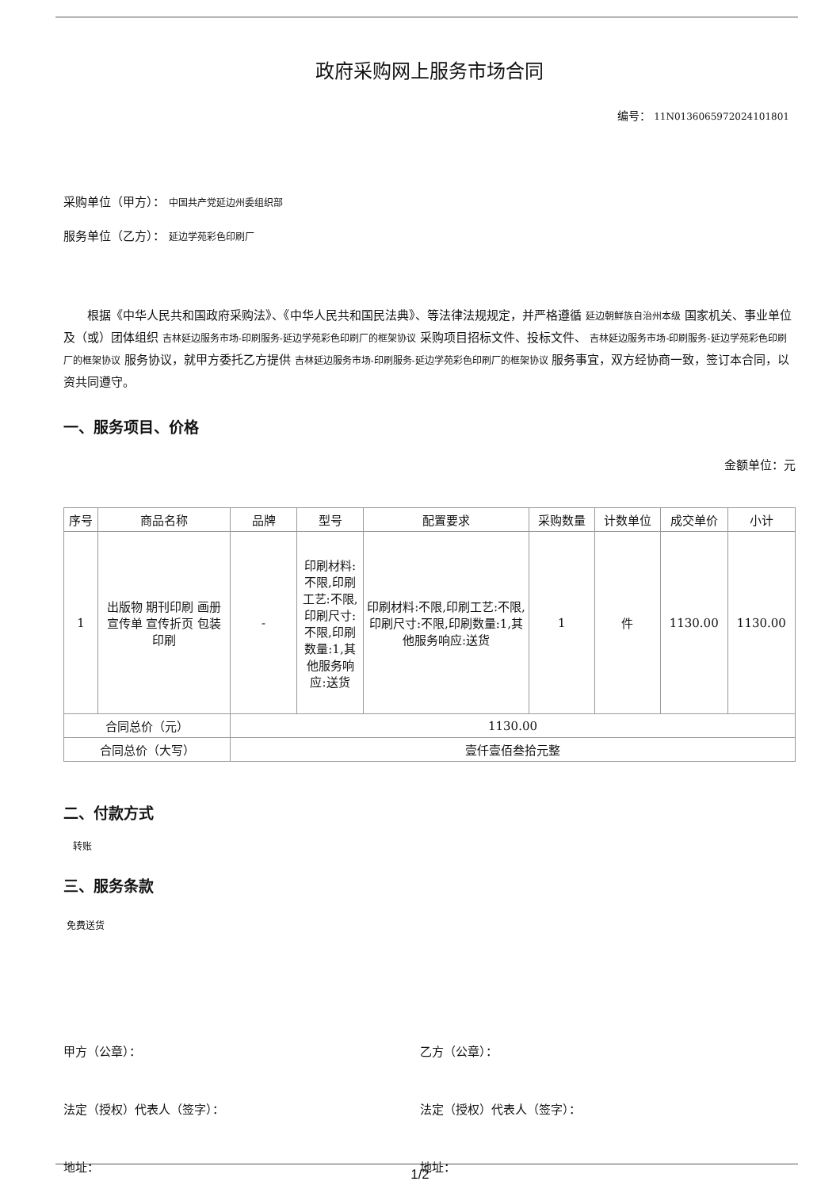政府采购网上服务市场合同
编号： 11N0136065972024101801
采购单位（甲方）： 中国共产党延边州委组织部
服务单位（乙方）： 延边学苑彩色印刷厂
根据《中华人民共和国政府采购法》、《中华人民共和国民法典》、等法律法规规定，并严格遵循 延边朝鲜族自治州本级 国家机关、事业单位及（或）团体组织 吉林延边服务市场-印刷服务-延边学苑彩色印刷厂的框架协议 采购项目招标文件、投标文件、 吉林延边服务市场-印刷服务-延边学苑彩色印刷厂的框架协议 服务协议，就甲方委托乙方提供 吉林延边服务市场-印刷服务-延边学苑彩色印刷厂的框架协议 服务事宜，双方经协商一致，签订本合同，以资共同遵守。
一、服务项目、价格
金额单位：元
| 序号 | 商品名称 | 品牌 | 型号 | 配置要求 | 采购数量 | 计数单位 | 成交单价 | 小计 |
| --- | --- | --- | --- | --- | --- | --- | --- | --- |
| 1 | 出版物 期刊印刷 画册 宣传单 宣传折页 包装印刷 | - | 印刷材料:不限,印刷工艺:不限,印刷尺寸:不限,印刷数量:1,其他服务响应:送货 | 印刷材料:不限,印刷工艺:不限,印刷尺寸:不限,印刷数量:1,其他服务响应:送货 | 1 | 件 | 1130.00 | 1130.00 |
| 合同总价（元） | | 1130.00 | | | | | | |
| 合同总价（大写） | | 壹仟壹佰叁拾元整 | | | | | | |
二、付款方式
转账
三、服务条款
免费送货
甲方（公章）： 乙方（公章）：
法定（授权）代表人（签字）： 法定（授权）代表人（签字）：
地址： 地址：
1/2